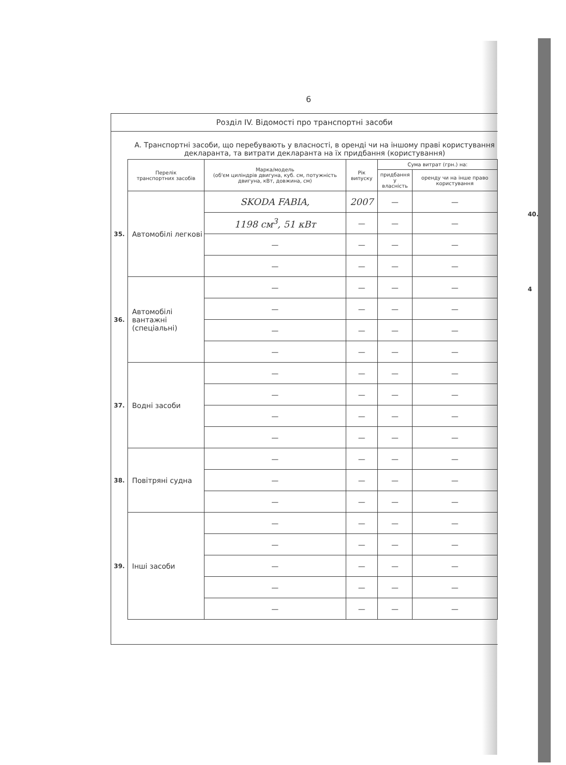6
Розділ IV. Відомості про транспортні засоби
А. Транспортні засоби, що перебувають у власності, в оренді чи на іншому праві користування декларанта, та витрати декларанта на їх придбання (користування)
| | Перелік транспортних засобів | Марка/модель (об'єм циліндрів двигуна, куб. см, потужність двигуна, кВт, довжина, см) | Рік випуску | Сума витрат (грн.) на: | |
| | | | | придбання у власність | оренду чи на інше право користування |
| 35. | Автомобілі легкові | SKODA FABIA, | 2007 | — | — |
| | | 1198 см<sup>3</sup>, 51 кВт | — | — | — |
| | | — | — | — | — |
| | | — | — | — | — |
| 36. | Автомобілі вантажні (спеціальні) | — | — | — | — |
| | | — | — | — | — |
| | | — | — | — | — |
| | | — | — | — | — |
| 37. | Водні засоби | — | — | — | — |
| | | — | — | — | — |
| | | — | — | — | — |
| | | — | — | — | — |
| 38. | Повітряні судна | — | — | — | — |
| | | — | — | — | — |
| | | — | — | — | — |
| 39. | Інші засоби | — | — | — | — |
| | | — | — | — | — |
| | | — | — | — | — |
| | | — | — | — | — |
| | | — | — | — | — |
40.
4